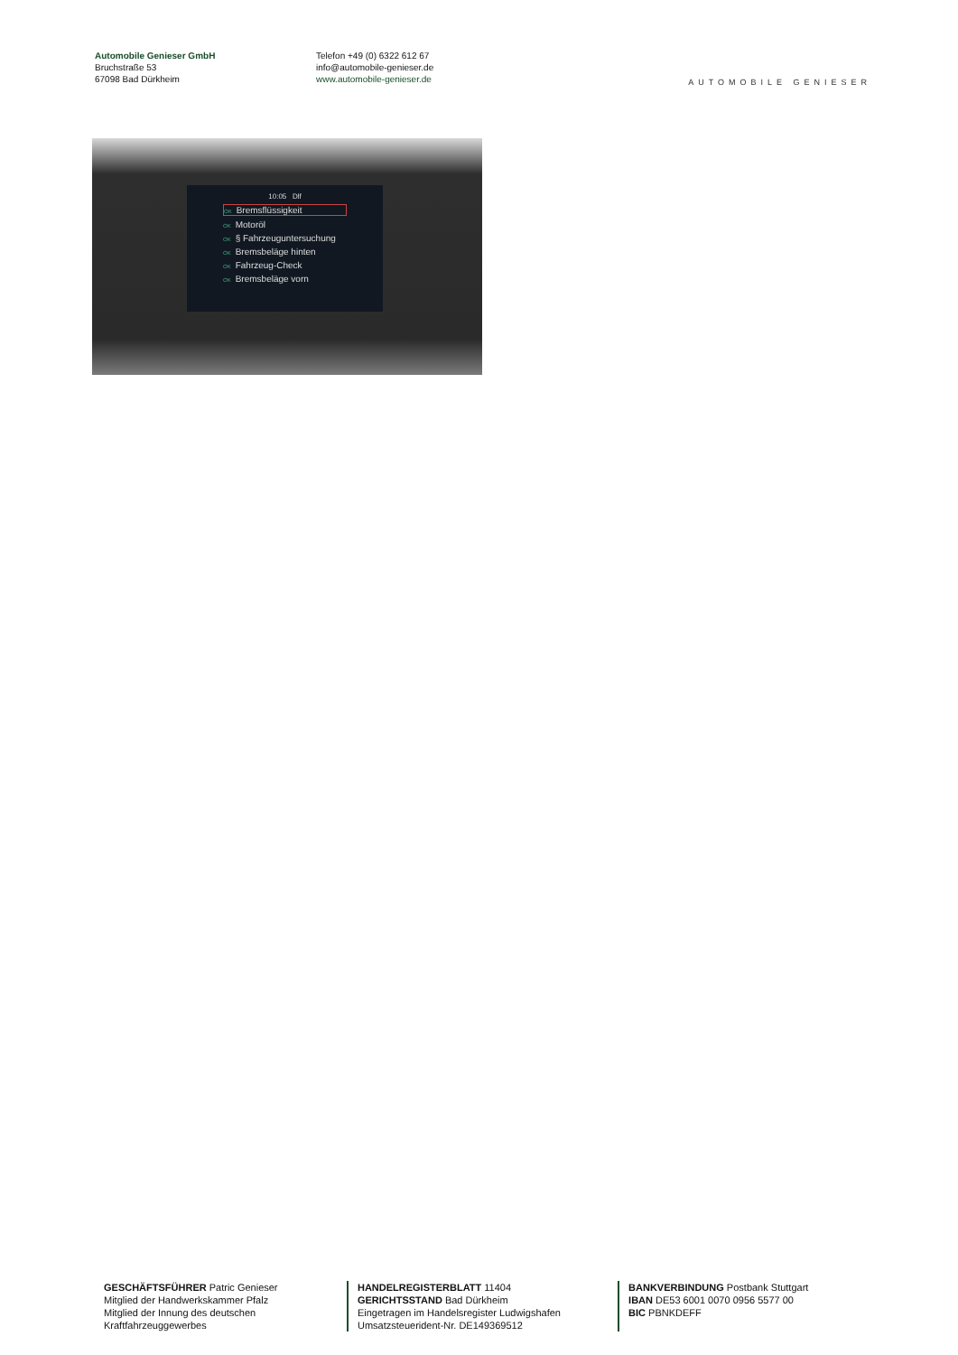Automobile Genieser GmbH
Bruchstraße 53
67098 Bad Dürkheim
Telefon +49 (0) 6322 612 67
info@automobile-genieser.de
www.automobile-genieser.de
AUTOMOBILE GENIESER
10:05 Dlf
OK Bremsflüssigkeit
OK Motoröl
OK § Fahrzeuguntersuchung
OK Bremsbeläge hinten
OK Fahrzeug-Check
OK Bremsbeläge vorn
GESCHÄFTSFÜHRER Patric Genieser
Mitglied der Handwerkskammer Pfalz
Mitglied der Innung des deutschen Kraftfahrzeuggewerbes
HANDELREGISTERBLATT 11404
GERICHTSSTAND Bad Dürkheim
Eingetragen im Handelsregister Ludwigshafen
Umsatzsteuerident-Nr. DE149369512
BANKVERBINDUNG Postbank Stuttgart
IBAN DE53 6001 0070 0956 5577 00
BIC PBNKDEFF